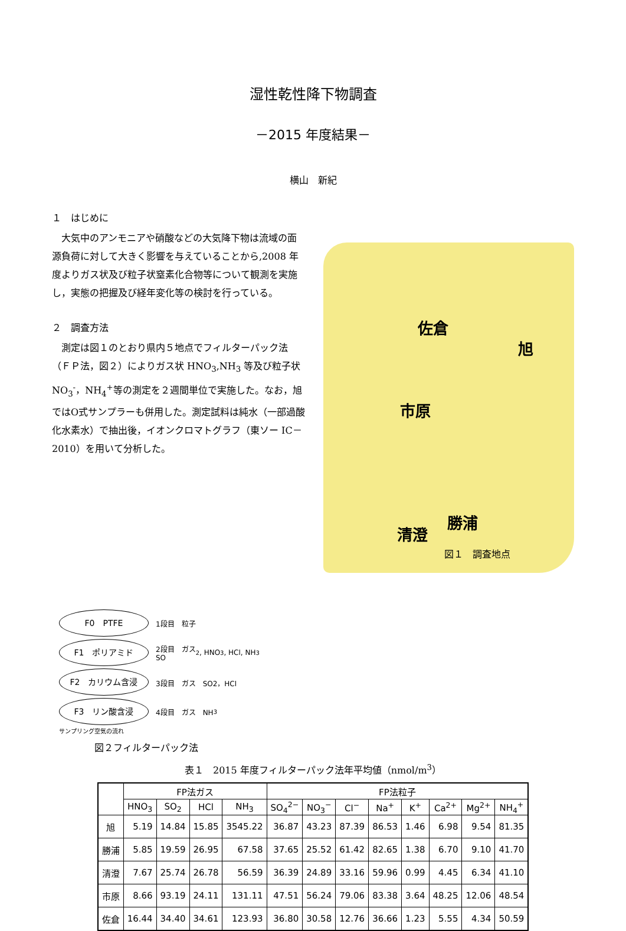湿性乾性降下物調査
－2015 年度結果－
横山　新紀
１　はじめに
大気中のアンモニアや硝酸などの大気降下物は流域の面源負荷に対して大きく影響を与えていることから,2008 年度よりガス状及び粒子状窒素化合物等について観測を実施し，実態の把握及び経年変化等の検討を行っている。
２　調査方法
測定は図１のとおり県内５地点でフィルターパック法（ＦＰ法，図２）によりガス状 HNO<sub>3</sub>,NH<sub>3</sub> 等及び粒子状 NO<sub>3</sub><sup>-</sup>，NH<sub>4</sub><sup>+</sup>等の測定を２週間単位で実施した。なお，旭ではO式サンプラーも併用した。測定試料は純水（一部過酸化水素水）で抽出後，イオンクロマトグラフ（東ソー IC－2010）を用いて分析した。
佐倉
旭
市原
勝浦
清澄
図１　調査地点
F0　PTFE
1段目　粒子
F1　ポリアミド
2段目　ガス
SO<sub>2</sub>, HNO<sub>3</sub>, HCl, NH<sub>3</sub>
F2　カリウム含浸
3段目　ガス　SO2，HCl
F3　リン酸含浸
4段目　ガス　NH<sub>3</sub>
サンプリング空気の流れ
図２フィルターパック法
表１　2015 年度フィルターパック法年平均値（nmol/m<sup>3</sup>）
| | FP法ガス | | | | FP法粒子 | | | | | | | |
| --- | --- | --- | --- | --- | --- | --- | --- | --- | --- | --- | --- | --- |
| | HNO<sub>3</sub> | SO<sub>2</sub> | HCl | NH<sub>3</sub> | SO<sub>4</sub><sup>2−</sup> | NO<sub>3</sub><sup>−</sup> | Cl<sup>−</sup> | Na<sup>+</sup> | K<sup>+</sup> | Ca<sup>2+</sup> | Mg<sup>2+</sup> | NH<sub>4</sub><sup>+</sup> |
| 旭 | 5.19 | 14.84 | 15.85 | 3545.22 | 36.87 | 43.23 | 87.39 | 86.53 | 1.46 | 6.98 | 9.54 | 81.35 |
| 勝浦 | 5.85 | 19.59 | 26.95 | 67.58 | 37.65 | 25.52 | 61.42 | 82.65 | 1.38 | 6.70 | 9.10 | 41.70 |
| 清澄 | 7.67 | 25.74 | 26.78 | 56.59 | 36.39 | 24.89 | 33.16 | 59.96 | 0.99 | 4.45 | 6.34 | 41.10 |
| 市原 | 8.66 | 93.19 | 24.11 | 131.11 | 47.51 | 56.24 | 79.06 | 83.38 | 3.64 | 48.25 | 12.06 | 48.54 |
| 佐倉 | 16.44 | 34.40 | 34.61 | 123.93 | 36.80 | 30.58 | 12.76 | 36.66 | 1.23 | 5.55 | 4.34 | 50.59 |